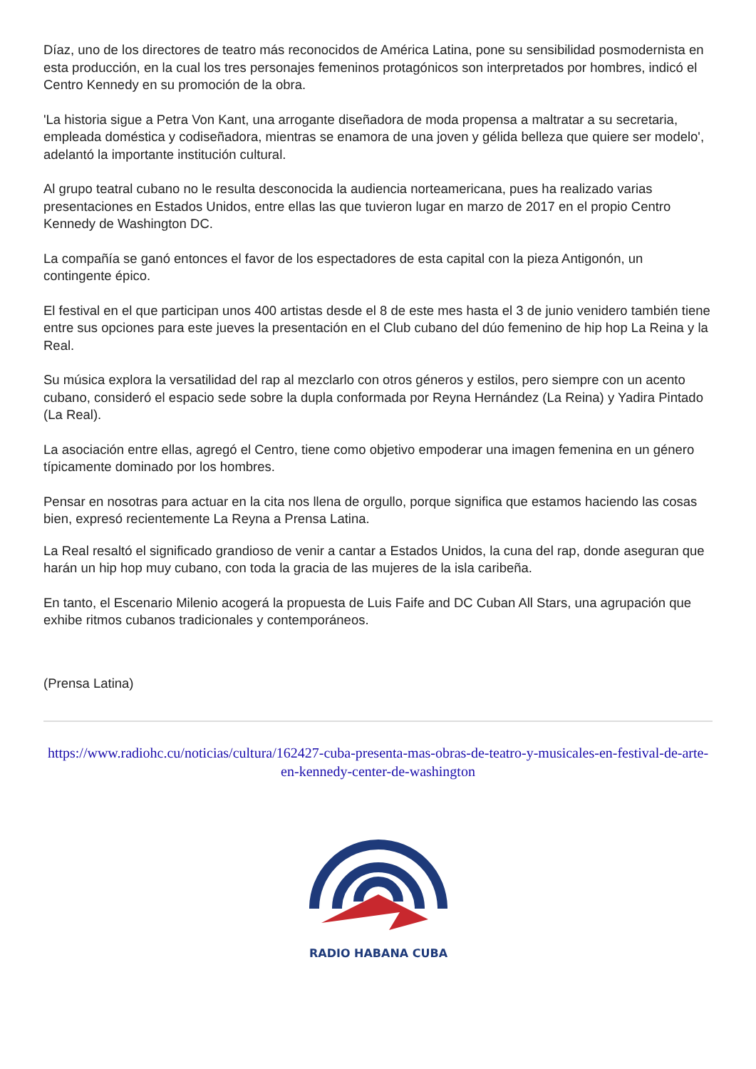Díaz, uno de los directores de teatro más reconocidos de América Latina, pone su sensibilidad posmodernista en esta producción, en la cual los tres personajes femeninos protagónicos son interpretados por hombres, indicó el Centro Kennedy en su promoción de la obra.
'La historia sigue a Petra Von Kant, una arrogante diseñadora de moda propensa a maltratar a su secretaria, empleada doméstica y codiseñadora, mientras se enamora de una joven y gélida belleza que quiere ser modelo', adelantó la importante institución cultural.
Al grupo teatral cubano no le resulta desconocida la audiencia norteamericana, pues ha realizado varias presentaciones en Estados Unidos, entre ellas las que tuvieron lugar en marzo de 2017 en el propio Centro Kennedy de Washington DC.
La compañía se ganó entonces el favor de los espectadores de esta capital con la pieza Antigonón, un contingente épico.
El festival en el que participan unos 400 artistas desde el 8 de este mes hasta el 3 de junio venidero también tiene entre sus opciones para este jueves la presentación en el Club cubano del dúo femenino de hip hop La Reina y la Real.
Su música explora la versatilidad del rap al mezclarlo con otros géneros y estilos, pero siempre con un acento cubano, consideró el espacio sede sobre la dupla conformada por Reyna Hernández (La Reina) y Yadira Pintado (La Real).
La asociación entre ellas, agregó el Centro, tiene como objetivo empoderar una imagen femenina en un género típicamente dominado por los hombres.
Pensar en nosotras para actuar en la cita nos llena de orgullo, porque significa que estamos haciendo las cosas bien, expresó recientemente La Reyna a Prensa Latina.
La Real resaltó el significado grandioso de venir a cantar a Estados Unidos, la cuna del rap, donde aseguran que harán un hip hop muy cubano, con toda la gracia de las mujeres de la isla caribeña.
En tanto, el Escenario Milenio acogerá la propuesta de Luis Faife and DC Cuban All Stars, una agrupación que exhibe ritmos cubanos tradicionales y contemporáneos.
(Prensa Latina)
https://www.radiohc.cu/noticias/cultura/162427-cuba-presenta-mas-obras-de-teatro-y-musicales-en-festival-de-arte-en-kennedy-center-de-washington
RADIO HABANA CUBA